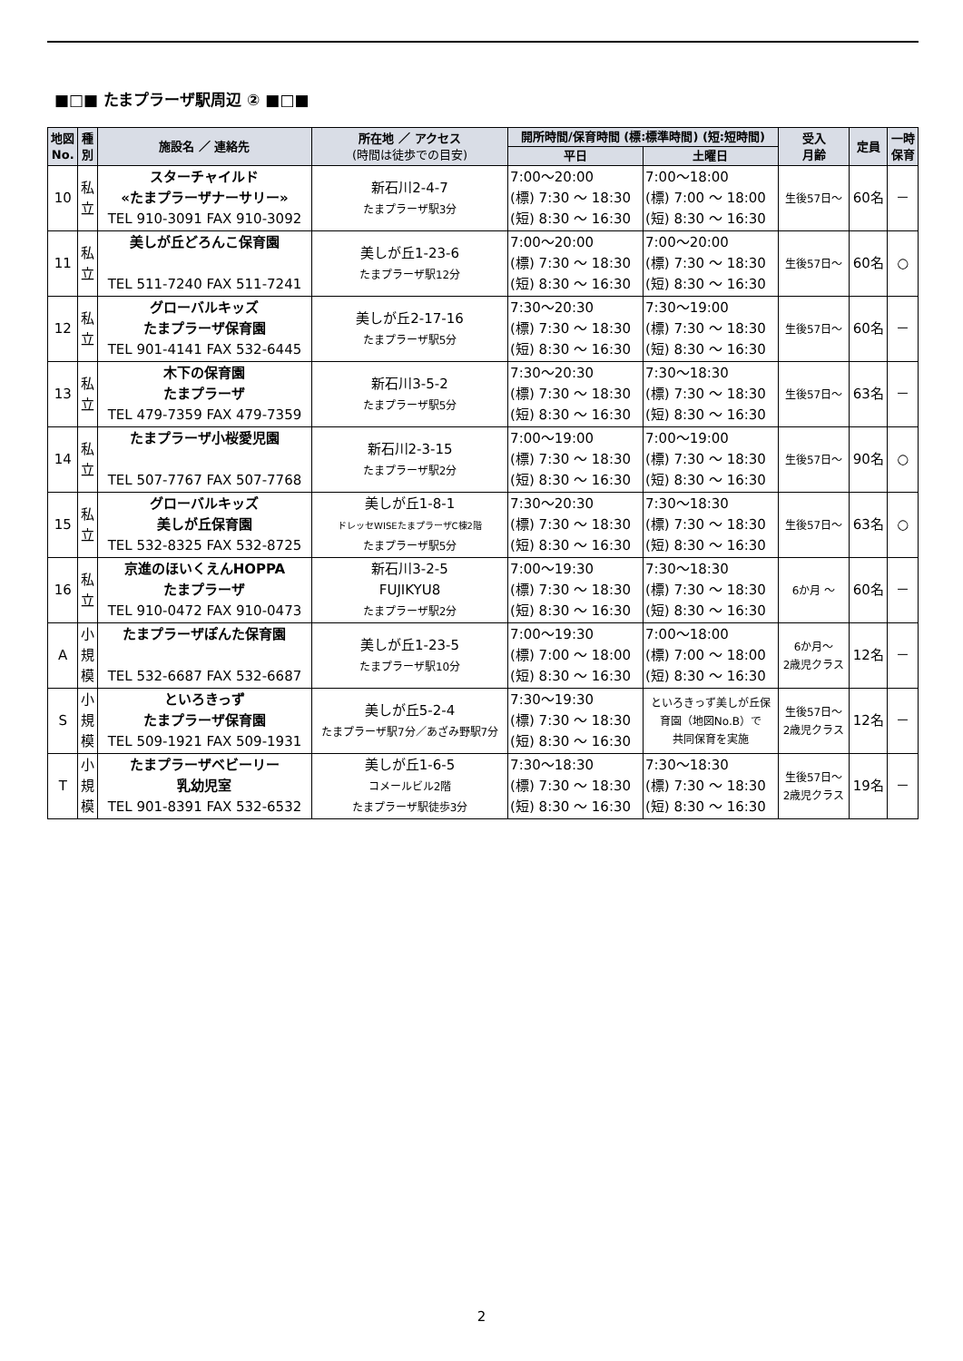■□■ たまプラーザ駅周辺 ② ■□■
| 地図 No. | 種 別 | 施設名 ／ 連絡先 | 所在地 ／ アクセス (時間は徒歩での目安) | 開所時間/保育時間 (標:標準時間) (短:短時間) | | 受入 月齢 | 定員 | 一時 保育 |
| --- | --- | --- | --- | --- | --- | --- | --- | --- |
| | | | | 平日 | 土曜日 | | | |
| 10 | 私 立 | スターチャイルド «たまプラーザナーサリー» TEL 910-3091 FAX 910-3092 | 新石川2-4-7 たまプラーザ駅3分 | 7:00～20:00 (標) 7:30 ～ 18:30 (短) 8:30 ～ 16:30 | 7:00～18:00 (標) 7:00 ～ 18:00 (短) 8:30 ～ 16:30 | 生後57日～ | 60名 | － |
| 11 | 私 立 | 美しが丘どろんこ保育園 TEL 511-7240 FAX 511-7241 | 美しが丘1-23-6 たまプラーザ駅12分 | 7:00～20:00 (標) 7:30 ～ 18:30 (短) 8:30 ～ 16:30 | 7:00～20:00 (標) 7:30 ～ 18:30 (短) 8:30 ～ 16:30 | 生後57日～ | 60名 | ○ |
| 12 | 私 立 | グローバルキッズ たまプラーザ保育園 TEL 901-4141 FAX 532-6445 | 美しが丘2-17-16 たまプラーザ駅5分 | 7:30～20:30 (標) 7:30 ～ 18:30 (短) 8:30 ～ 16:30 | 7:30～19:00 (標) 7:30 ～ 18:30 (短) 8:30 ～ 16:30 | 生後57日～ | 60名 | － |
| 13 | 私 立 | 木下の保育園 たまプラーザ TEL 479-7359 FAX 479-7359 | 新石川3-5-2 たまプラーザ駅5分 | 7:30～20:30 (標) 7:30 ～ 18:30 (短) 8:30 ～ 16:30 | 7:30～18:30 (標) 7:30 ～ 18:30 (短) 8:30 ～ 16:30 | 生後57日～ | 63名 | － |
| 14 | 私 立 | たまプラーザ小桜愛児園 TEL 507-7767 FAX 507-7768 | 新石川2-3-15 たまプラーザ駅2分 | 7:00～19:00 (標) 7:30 ～ 18:30 (短) 8:30 ～ 16:30 | 7:00～19:00 (標) 7:30 ～ 18:30 (短) 8:30 ～ 16:30 | 生後57日～ | 90名 | ○ |
| 15 | 私 立 | グローバルキッズ 美しが丘保育園 TEL 532-8325 FAX 532-8725 | 美しが丘1-8-1 ドレッセWISEたまプラーザC棟2階 たまプラーザ駅5分 | 7:30～20:30 (標) 7:30 ～ 18:30 (短) 8:30 ～ 16:30 | 7:30～18:30 (標) 7:30 ～ 18:30 (短) 8:30 ～ 16:30 | 生後57日～ | 63名 | ○ |
| 16 | 私 立 | 京進のほいくえんHOPPA たまプラーザ TEL 910-0472 FAX 910-0473 | 新石川3-2-5 FUJIKYU8 たまプラーザ駅2分 | 7:00～19:30 (標) 7:30 ～ 18:30 (短) 8:30 ～ 16:30 | 7:30～18:30 (標) 7:30 ～ 18:30 (短) 8:30 ～ 16:30 | 6か月 ～ | 60名 | － |
| A | 小 規 模 | たまプラーザぽんた保育園 TEL 532-6687 FAX 532-6687 | 美しが丘1-23-5 たまプラーザ駅10分 | 7:00～19:30 (標) 7:00 ～ 18:00 (短) 8:30 ～ 16:30 | 7:00～18:00 (標) 7:00 ～ 18:00 (短) 8:30 ～ 16:30 | 6か月～ 2歳児クラス | 12名 | － |
| S | 小 規 模 | といろきっず たまプラーザ保育園 TEL 509-1921 FAX 509-1931 | 美しが丘5-2-4 たまプラーザ駅7分／あざみ野駅7分 | 7:30～19:30 (標) 7:30 ～ 18:30 (短) 8:30 ～ 16:30 | といろきっず美しが丘保 育園（地図No.B）で 共同保育を実施 | 生後57日～ 2歳児クラス | 12名 | － |
| T | 小 規 模 | たまプラーザベビーリー 乳幼児室 TEL 901-8391 FAX 532-6532 | 美しが丘1-6-5 コメールビル2階 たまプラーザ駅徒歩3分 | 7:30～18:30 (標) 7:30 ～ 18:30 (短) 8:30 ～ 16:30 | 7:30～18:30 (標) 7:30 ～ 18:30 (短) 8:30 ～ 16:30 | 生後57日～ 2歳児クラス | 19名 | － |
2